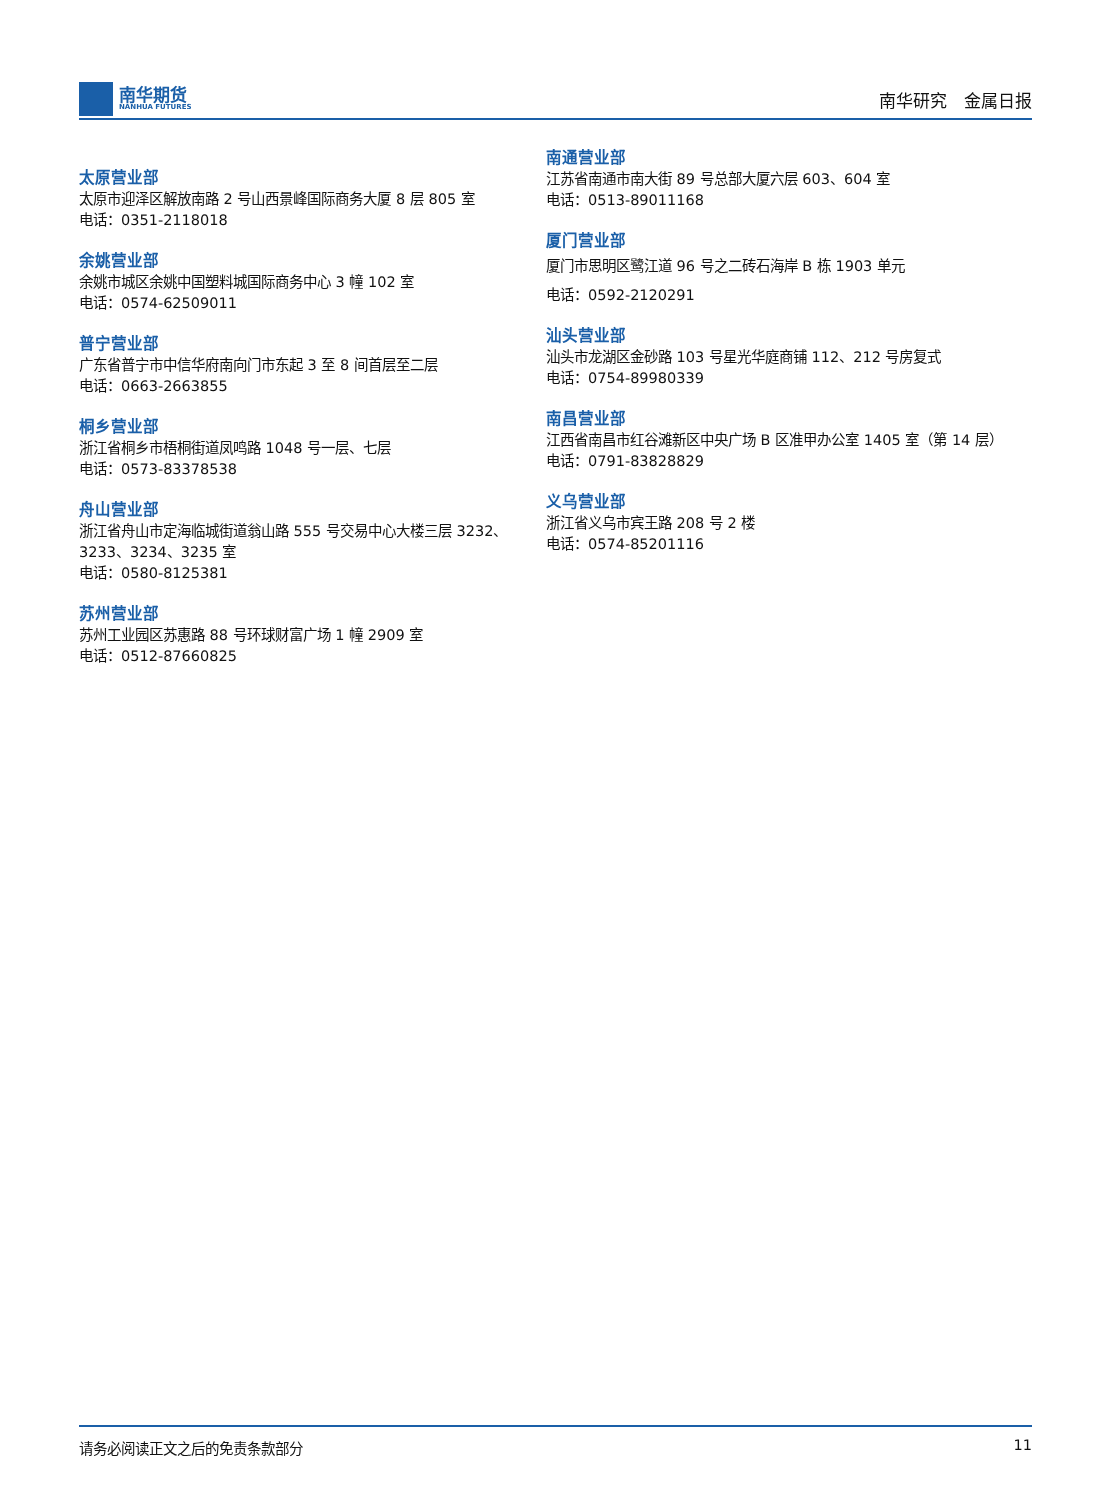南华期货
NANHUA FUTURES
南华研究　金属日报
太原营业部
太原市迎泽区解放南路 2 号山西景峰国际商务大厦 8 层 805 室
电话：0351-2118018
余姚营业部
余姚市城区余姚中国塑料城国际商务中心 3 幢 102 室
电话：0574-62509011
普宁营业部
广东省普宁市中信华府南向门市东起 3 至 8 间首层至二层
电话：0663-2663855
桐乡营业部
浙江省桐乡市梧桐街道凤鸣路 1048 号一层、七层
电话：0573-83378538
舟山营业部
浙江省舟山市定海临城街道翁山路 555 号交易中心大楼三层 3232、3233、3234、3235 室
电话：0580-8125381
苏州营业部
苏州工业园区苏惠路 88 号环球财富广场 1 幢 2909 室
电话：0512-87660825
南通营业部
江苏省南通市南大街 89 号总部大厦六层 603、604 室
电话：0513-89011168
厦门营业部
厦门市思明区鹭江道 96 号之二砖石海岸 B 栋 1903 单元
电话：0592-2120291
汕头营业部
汕头市龙湖区金砂路 103 号星光华庭商铺 112、212 号房复式
电话：0754-89980339
南昌营业部
江西省南昌市红谷滩新区中央广场 B 区准甲办公室 1405 室（第 14 层）
电话：0791-83828829
义乌营业部
浙江省义乌市宾王路 208 号 2 楼
电话：0574-85201116
请务必阅读正文之后的免责条款部分 11